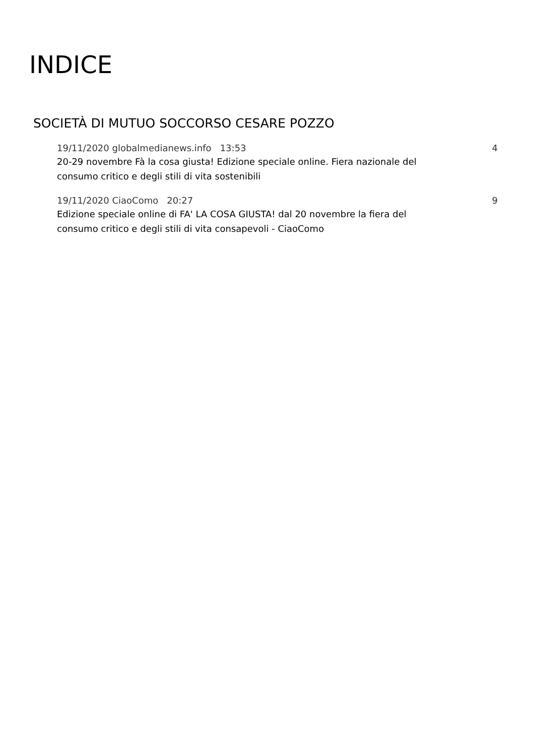INDICE
SOCIETÀ DI MUTUO SOCCORSO CESARE POZZO
19/11/2020 globalmedianews.info 13:53 4
20-29 novembre Fà la cosa giusta! Edizione speciale online. Fiera nazionale del consumo critico e degli stili di vita sostenibili
19/11/2020 CiaoComo 20:27 9
Edizione speciale online di FA' LA COSA GIUSTA! dal 20 novembre la fiera del consumo critico e degli stili di vita consapevoli - CiaoComo